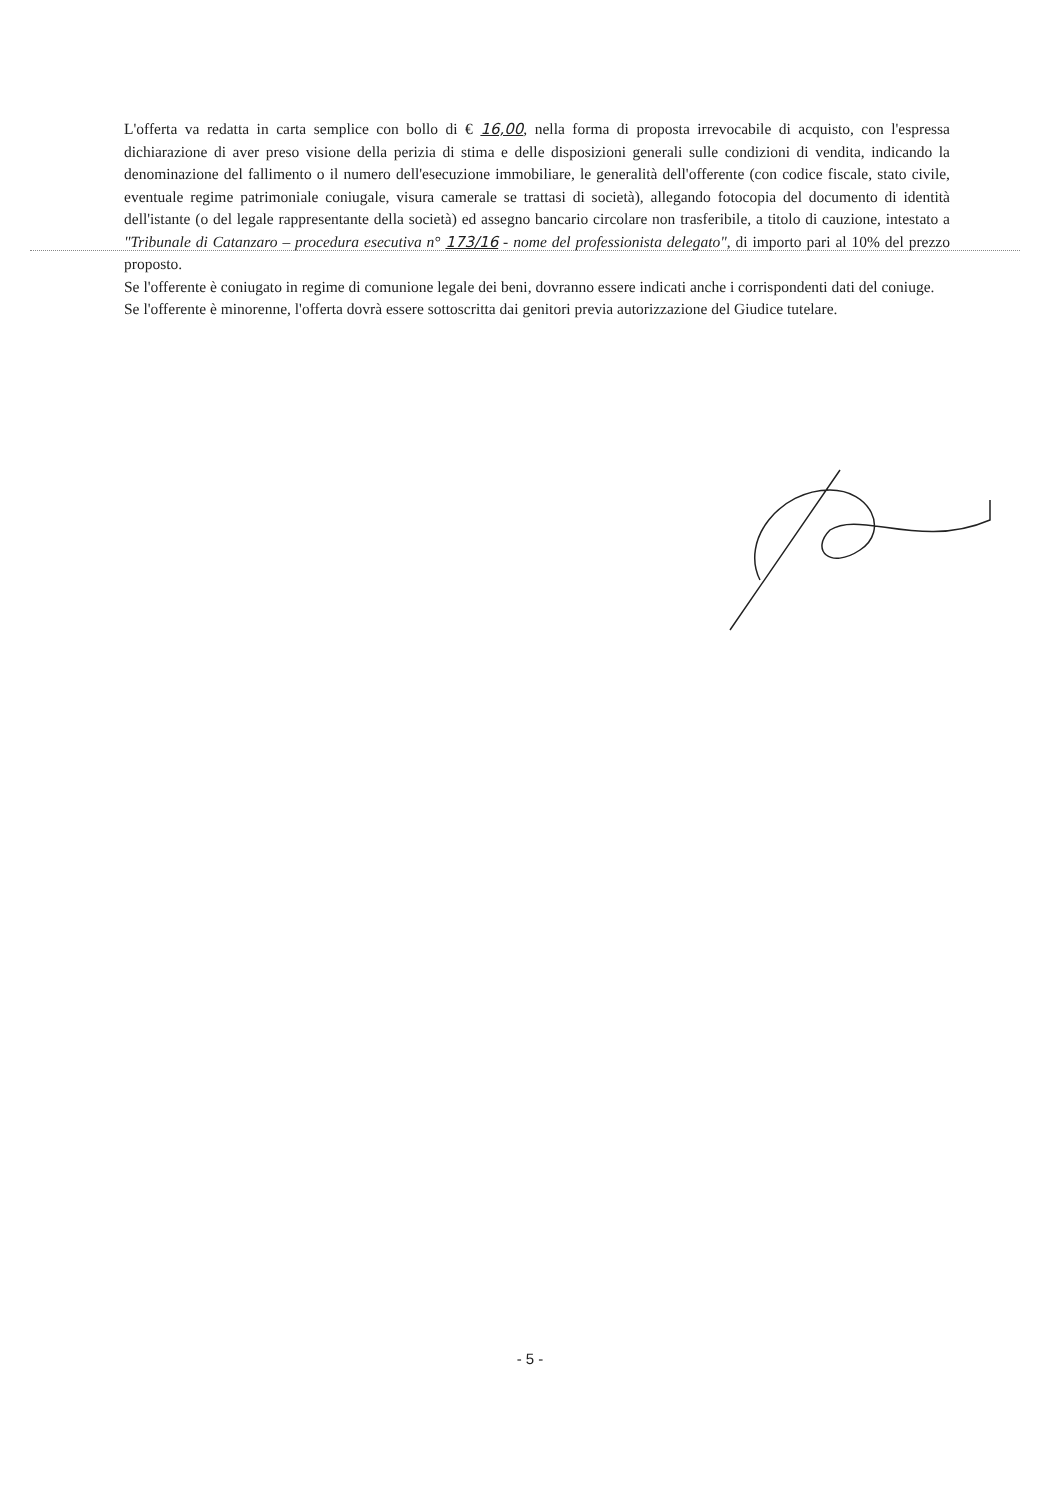L'offerta va redatta in carta semplice con bollo di € 16,00, nella forma di proposta irrevocabile di acquisto, con l'espressa dichiarazione di aver preso visione della perizia di stima e delle disposizioni generali sulle condizioni di vendita, indicando la denominazione del fallimento o il numero dell'esecuzione immobiliare, le generalità dell'offerente (con codice fiscale, stato civile, eventuale regime patrimoniale coniugale, visura camerale se trattasi di società), allegando fotocopia del documento di identità dell'istante (o del legale rappresentante della società) ed assegno bancario circolare non trasferibile, a titolo di cauzione, intestato a "Tribunale di Catanzaro – procedura esecutiva n° 173/16 - nome del professionista delegato", di importo pari al 10% del prezzo proposto.
Se l'offerente è coniugato in regime di comunione legale dei beni, dovranno essere indicati anche i corrispondenti dati del coniuge.
Se l'offerente è minorenne, l'offerta dovrà essere sottoscritta dai genitori previa autorizzazione del Giudice tutelare.
- 5 -